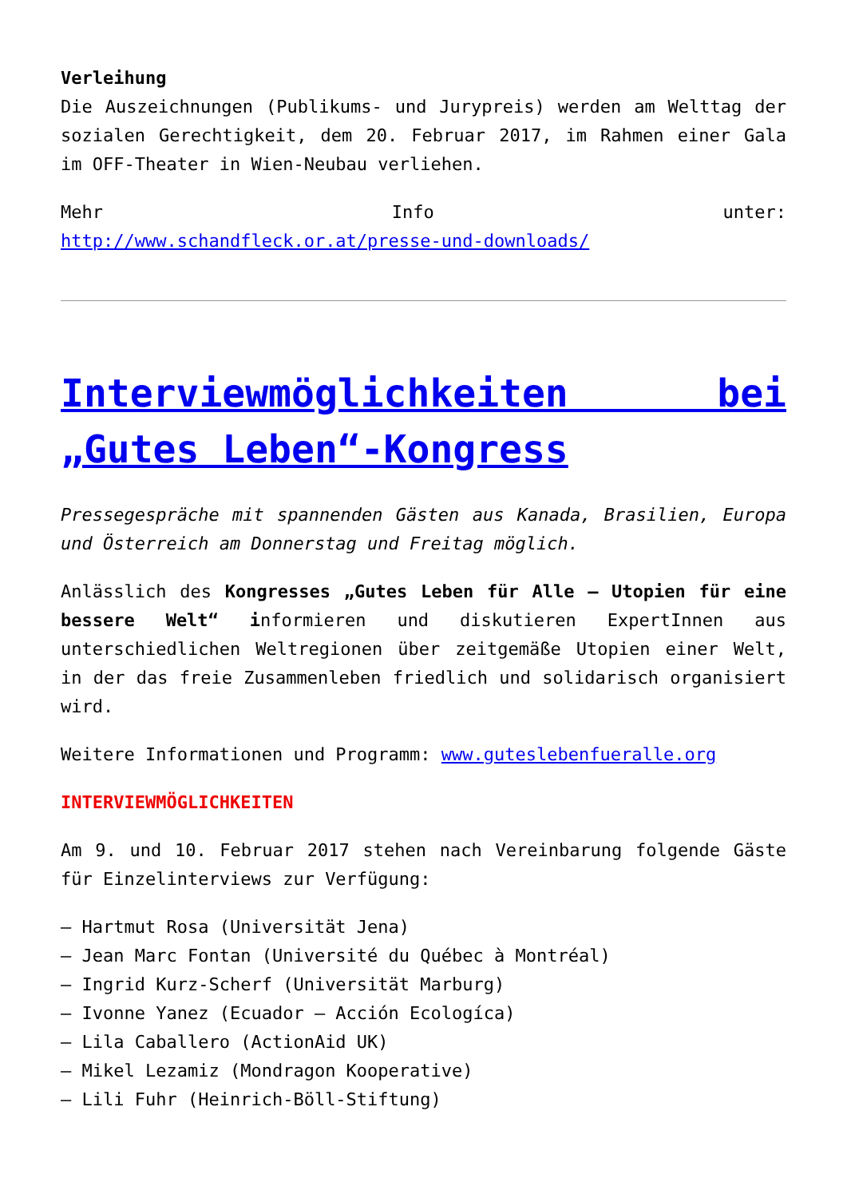Verleihung
Die Auszeichnungen (Publikums- und Jurypreis) werden am Welttag der sozialen Gerechtigkeit, dem 20. Februar 2017, im Rahmen einer Gala im OFF-Theater in Wien-Neubau verliehen.
Mehr Info unter:
http://www.schandfleck.or.at/presse-und-downloads/
Interviewmöglichkeiten bei „Gutes Leben“-Kongress
Pressegespräche mit spannenden Gästen aus Kanada, Brasilien, Europa und Österreich am Donnerstag und Freitag möglich.
Anlässlich des Kongresses „Gutes Leben für Alle – Utopien für eine bessere Welt“ informieren und diskutieren ExpertInnen aus unterschiedlichen Weltregionen über zeitgemäße Utopien einer Welt, in der das freie Zusammenleben friedlich und solidarisch organisiert wird.
Weitere Informationen und Programm: www.guteslebenfueralle.org
INTERVIEWMÖGLICHKEITEN
Am 9. und 10. Februar 2017 stehen nach Vereinbarung folgende Gäste für Einzelinterviews zur Verfügung:
– Hartmut Rosa (Universität Jena)
– Jean Marc Fontan (Université du Québec à Montréal)
– Ingrid Kurz-Scherf (Universität Marburg)
– Ivonne Yanez (Ecuador – Acción Ecologíca)
– Lila Caballero (ActionAid UK)
– Mikel Lezamiz (Mondragon Kooperative)
– Lili Fuhr (Heinrich-Böll-Stiftung)